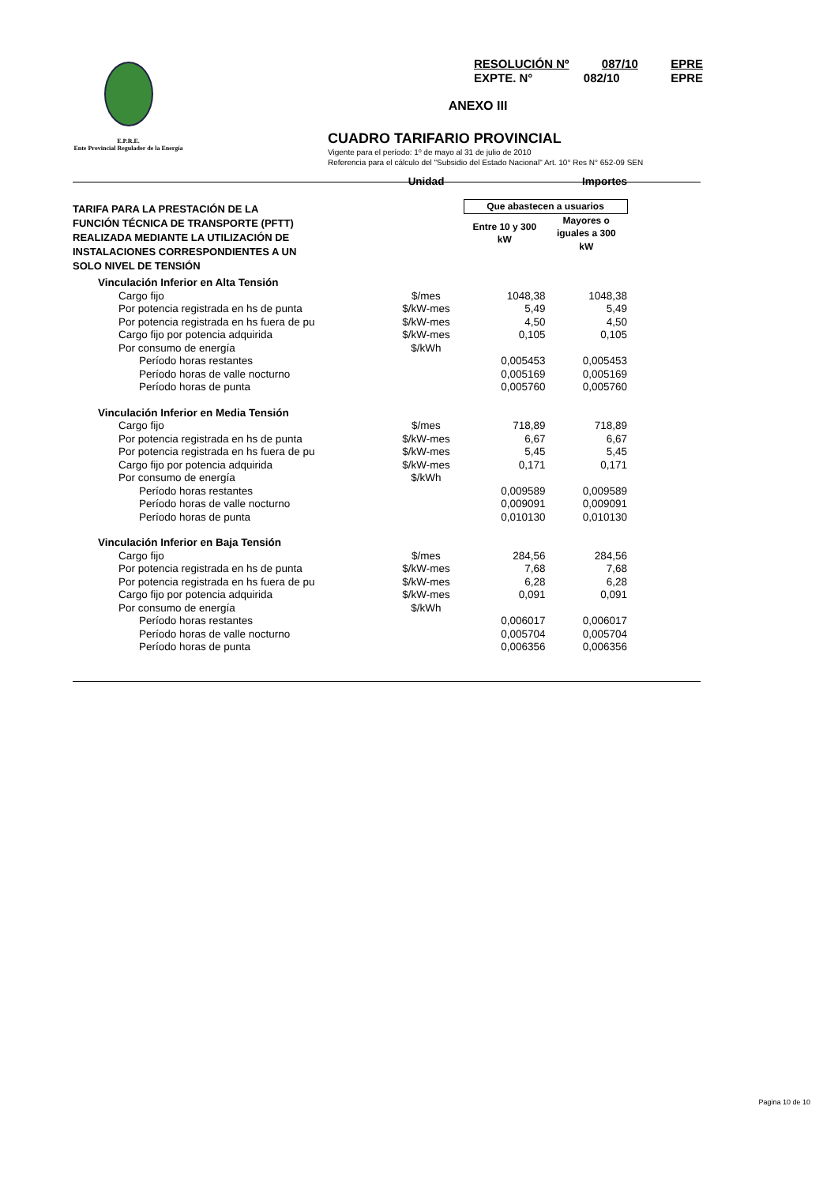E.P.R.E.
Ente Provincial Regulador de la Energía
RESOLUCIÓN Nº 087/10 EPRE
EXPTE. N° 082/10 EPRE
ANEXO III
CUADRO TARIFARIO PROVINCIAL
Vigente para el período: 1º de mayo al 31 de julio de 2010
Referencia para el cálculo del "Subsidio del Estado Nacional" Art. 10° Res N° 652-09 SEN
| | Unidad | Importes | |
| --- | --- | --- | --- |
| TARIFA PARA LA PRESTACIÓN DE LA FUNCIÓN TÉCNICA DE TRANSPORTE (PFTT) REALIZADA MEDIANTE LA UTILIZACIÓN DE INSTALACIONES CORRESPONDIENTES A UN SOLO NIVEL DE TENSIÓN | | Que abastecen a usuarios | |
| | | Entre 10 y 300 kW | Mayores o iguales a 300 kW |
| Vinculación Inferior en Alta Tensión | | | |
| Cargo fijo | $/mes | 1048,38 | 1048,38 |
| Por potencia registrada en hs de punta | $/kW-mes | 5,49 | 5,49 |
| Por potencia registrada en hs fuera de pu | $/kW-mes | 4,50 | 4,50 |
| Cargo fijo por potencia adquirida | $/kW-mes | 0,105 | 0,105 |
| Por consumo de energía | $/kWh | | |
| Período horas restantes | | 0,005453 | 0,005453 |
| Período horas de valle nocturno | | 0,005169 | 0,005169 |
| Período horas de punta | | 0,005760 | 0,005760 |
| Vinculación Inferior en Media Tensión | | | |
| Cargo fijo | $/mes | 718,89 | 718,89 |
| Por potencia registrada en hs de punta | $/kW-mes | 6,67 | 6,67 |
| Por potencia registrada en hs fuera de pu | $/kW-mes | 5,45 | 5,45 |
| Cargo fijo por potencia adquirida | $/kW-mes | 0,171 | 0,171 |
| Por consumo de energía | $/kWh | | |
| Período horas restantes | | 0,009589 | 0,009589 |
| Período horas de valle nocturno | | 0,009091 | 0,009091 |
| Período horas de punta | | 0,010130 | 0,010130 |
| Vinculación Inferior en Baja Tensión | | | |
| Cargo fijo | $/mes | 284,56 | 284,56 |
| Por potencia registrada en hs de punta | $/kW-mes | 7,68 | 7,68 |
| Por potencia registrada en hs fuera de pu | $/kW-mes | 6,28 | 6,28 |
| Cargo fijo por potencia adquirida | $/kW-mes | 0,091 | 0,091 |
| Por consumo de energía | $/kWh | | |
| Período horas restantes | | 0,006017 | 0,006017 |
| Período horas de valle nocturno | | 0,005704 | 0,005704 |
| Período horas de punta | | 0,006356 | 0,006356 |
Pagina 10 de 10